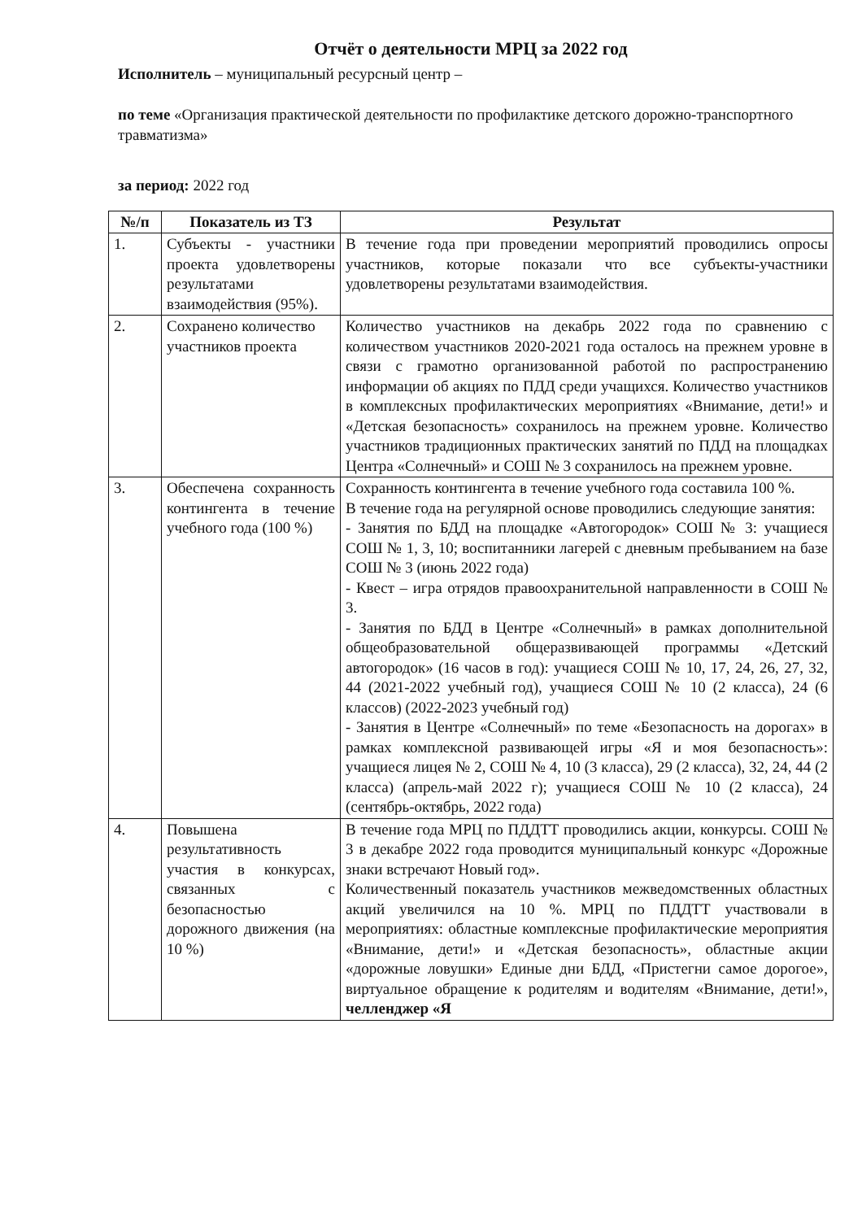Отчёт о деятельности МРЦ за 2022 год
Исполнитель – муниципальный ресурсный центр –
по теме «Организация практической деятельности по профилактике детского дорожно-транспортного травматизма»
за период: 2022 год
| №/п | Показатель из ТЗ | Результат |
| --- | --- | --- |
| 1. | Субъекты - участники проекта удовлетворены результатами взаимодействия (95%). | В течение года при проведении мероприятий проводились опросы участников, которые показали что все субъекты-участники удовлетворены результатами взаимодействия. |
| 2. | Сохранено количество участников проекта | Количество участников на декабрь 2022 года по сравнению с количеством участников 2020-2021 года осталось на прежнем уровне в связи с грамотно организованной работой по распространению информации об акциях по ПДД среди учащихся. Количество участников в комплексных профилактических мероприятиях «Внимание, дети!» и «Детская безопасность» сохранилось на прежнем уровне. Количество участников традиционных практических занятий по ПДД на площадках Центра «Солнечный» и СОШ № 3 сохранилось на прежнем уровне. |
| 3. | Обеспечена сохранность контингента в течение учебного года (100 %) | Сохранность контингента в течение учебного года составила 100 %. В течение года на регулярной основе проводились следующие занятия: - Занятия по БДД на площадке «Автогородок» СОШ № 3: учащиеся СОШ № 1, 3, 10; воспитанники лагерей с дневным пребыванием на базе СОШ № 3 (июнь 2022 года) - Квест – игра отрядов правоохранительной направленности в СОШ № 3. - Занятия по БДД в Центре «Солнечный» в рамках дополнительной общеобразовательной общеразвивающей программы «Детский автогородок» (16 часов в год): учащиеся СОШ № 10, 17, 24, 26, 27, 32, 44 (2021-2022 учебный год), учащиеся СОШ № 10 (2 класса), 24 (6 классов) (2022-2023 учебный год) - Занятия в Центре «Солнечный» по теме «Безопасность на дорогах» в рамках комплексной развивающей игры «Я и моя безопасность»: учащиеся лицея № 2, СОШ № 4, 10 (3 класса), 29 (2 класса), 32, 24, 44 (2 класса) (апрель-май 2022 г); учащиеся СОШ № 10 (2 класса), 24 (сентябрь-октябрь, 2022 года) |
| 4. | Повышена результативность участия в конкурсах, связанных с безопасностью дорожного движения (на 10 %) | В течение года МРЦ по ПДДТТ проводились акции, конкурсы. СОШ № 3 в декабре 2022 года проводится муниципальный конкурс «Дорожные знаки встречают Новый год». Количественный показатель участников межведомственных областных акций увеличился на 10 %. МРЦ по ПДДТТ участвовали в мероприятиях: областные комплексные профилактические мероприятия «Внимание, дети!» и «Детская безопасность», областные акции «дорожные ловушки» Единые дни БДД, «Пристегни самое дорогое», виртуальное обращение к родителям и водителям «Внимание, дети!», челленджер «Я |